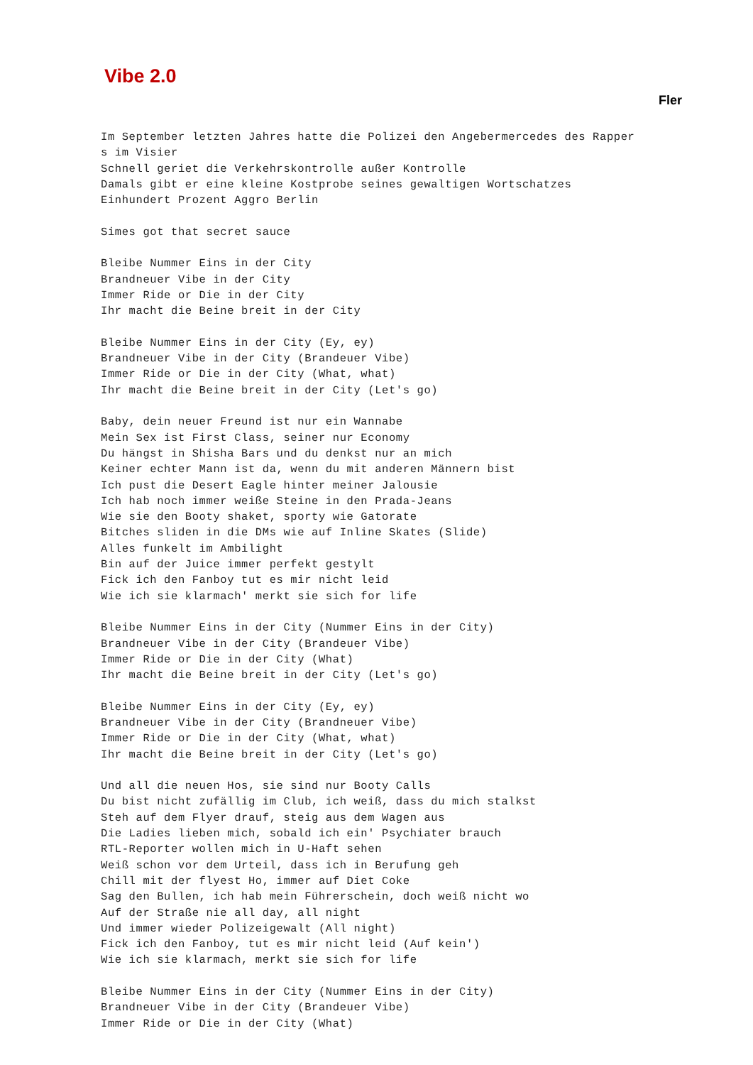Vibe 2.0
Fler
Im September letzten Jahres hatte die Polizei den Angebermercedes des Rapper
s im Visier
Schnell geriet die Verkehrskontrolle außer Kontrolle
Damals gibt er eine kleine Kostprobe seines gewaltigen Wortschatzes
Einhundert Prozent Aggro Berlin

Simes got that secret sauce

Bleibe Nummer Eins in der City
Brandneuer Vibe in der City
Immer Ride or Die in der City
Ihr macht die Beine breit in der City

Bleibe Nummer Eins in der City (Ey, ey)
Brandneuer Vibe in der City (Brandeuer Vibe)
Immer Ride or Die in der City (What, what)
Ihr macht die Beine breit in der City (Let's go)

Baby, dein neuer Freund ist nur ein Wannabe
Mein Sex ist First Class, seiner nur Economy
Du hängst in Shisha Bars und du denkst nur an mich
Keiner echter Mann ist da, wenn du mit anderen Männern bist
Ich pust die Desert Eagle hinter meiner Jalousie
Ich hab noch immer weiße Steine in den Prada-Jeans
Wie sie den Booty shaket, sporty wie Gatorate
Bitches sliden in die DMs wie auf Inline Skates (Slide)
Alles funkelt im Ambilight
Bin auf der Juice immer perfekt gestylt
Fick ich den Fanboy tut es mir nicht leid
Wie ich sie klarmach' merkt sie sich for life

Bleibe Nummer Eins in der City (Nummer Eins in der City)
Brandneuer Vibe in der City (Brandeuer Vibe)
Immer Ride or Die in der City (What)
Ihr macht die Beine breit in der City (Let's go)

Bleibe Nummer Eins in der City (Ey, ey)
Brandneuer Vibe in der City (Brandneuer Vibe)
Immer Ride or Die in der City (What, what)
Ihr macht die Beine breit in der City (Let's go)

Und all die neuen Hos, sie sind nur Booty Calls
Du bist nicht zufällig im Club, ich weiß, dass du mich stalkst
Steh auf dem Flyer drauf, steig aus dem Wagen aus
Die Ladies lieben mich, sobald ich ein' Psychiater brauch
RTL-Reporter wollen mich in U-Haft sehen
Weiß schon vor dem Urteil, dass ich in Berufung geh
Chill mit der flyest Ho, immer auf Diet Coke
Sag den Bullen, ich hab mein Führerschein, doch weiß nicht wo
Auf der Straße nie all day, all night
Und immer wieder Polizeigewalt (All night)
Fick ich den Fanboy, tut es mir nicht leid (Auf kein')
Wie ich sie klarmach, merkt sie sich for life

Bleibe Nummer Eins in der City (Nummer Eins in der City)
Brandneuer Vibe in der City (Brandeuer Vibe)
Immer Ride or Die in der City (What)